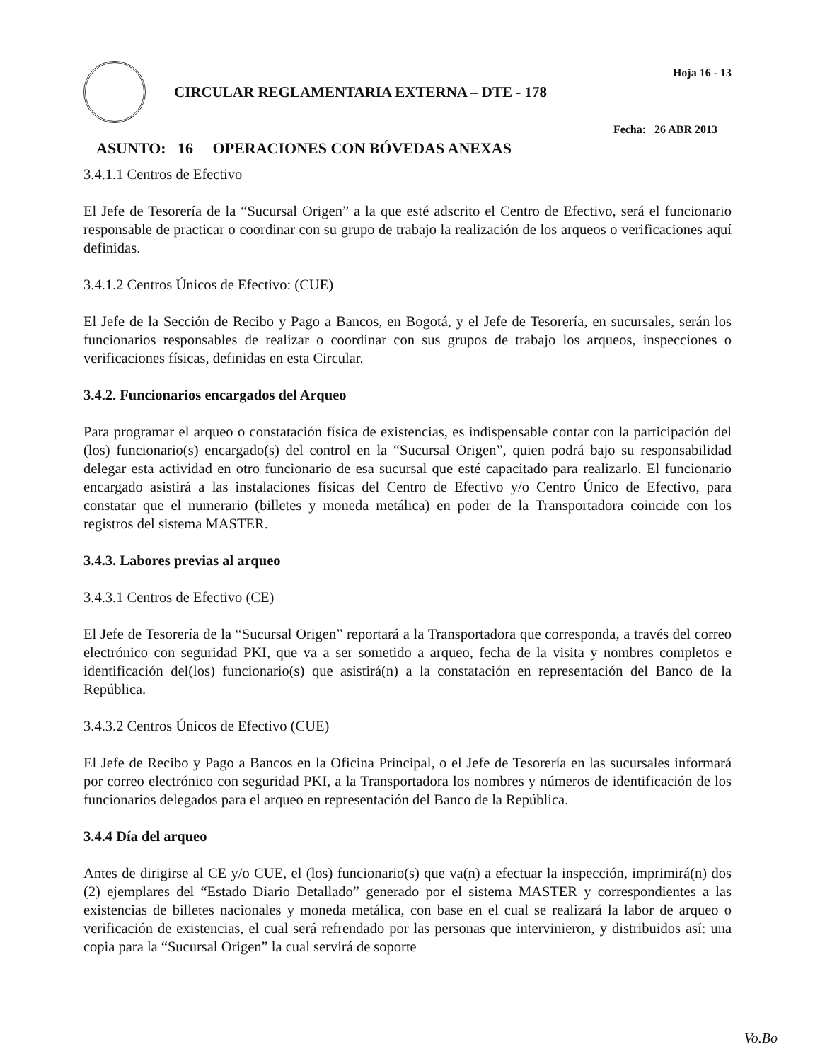CIRCULAR REGLAMENTARIA EXTERNA – DTE - 178
Hoja 16 - 13
Fecha: 26 ABR 2013
ASUNTO: 16 OPERACIONES CON BÓVEDAS ANEXAS
3.4.1.1 Centros de Efectivo
El Jefe de Tesorería de la “Sucursal Origen” a la que esté adscrito el Centro de Efectivo, será el funcionario responsable de practicar o coordinar con su grupo de trabajo la realización de los arqueos o verificaciones aquí definidas.
3.4.1.2 Centros Únicos de Efectivo: (CUE)
El Jefe de la Sección de Recibo y Pago a Bancos, en Bogotá, y el Jefe de Tesorería, en sucursales, serán los funcionarios responsables de realizar o coordinar con sus grupos de trabajo los arqueos, inspecciones o verificaciones físicas, definidas en esta Circular.
3.4.2. Funcionarios encargados del Arqueo
Para programar el arqueo o constatación física de existencias, es indispensable contar con la participación del (los) funcionario(s) encargado(s) del control en la “Sucursal Origen”, quien podrá bajo su responsabilidad delegar esta actividad en otro funcionario de esa sucursal que esté capacitado para realizarlo. El funcionario encargado asistirá a las instalaciones físicas del Centro de Efectivo y/o Centro Único de Efectivo, para constatar que el numerario (billetes y moneda metálica) en poder de la Transportadora coincide con los registros del sistema MASTER.
3.4.3. Labores previas al arqueo
3.4.3.1 Centros de Efectivo (CE)
El Jefe de Tesorería de la “Sucursal Origen” reportará a la Transportadora que corresponda, a través del correo electrónico con seguridad PKI, que va a ser sometido a arqueo, fecha de la visita y nombres completos e identificación del(los) funcionario(s) que asistirá(n) a la constatación en representación del Banco de la República.
3.4.3.2 Centros Únicos de Efectivo (CUE)
El Jefe de Recibo y Pago a Bancos en la Oficina Principal, o el Jefe de Tesorería en las sucursales informará por correo electrónico con seguridad PKI, a la Transportadora los nombres y números de identificación de los funcionarios delegados para el arqueo en representación del Banco de la República.
3.4.4 Día del arqueo
Antes de dirigirse al CE y/o CUE, el (los) funcionario(s) que va(n) a efectuar la inspección, imprimirá(n) dos (2) ejemplares del “Estado Diario Detallado” generado por el sistema MASTER y correspondientes a las existencias de billetes nacionales y moneda metálica, con base en el cual se realizará la labor de arqueo o verificación de existencias, el cual será refrendado por las personas que intervinieron, y distribuidos así: una copia para la “Sucursal Origen” la cual servirá de soporte
Vo.Bo